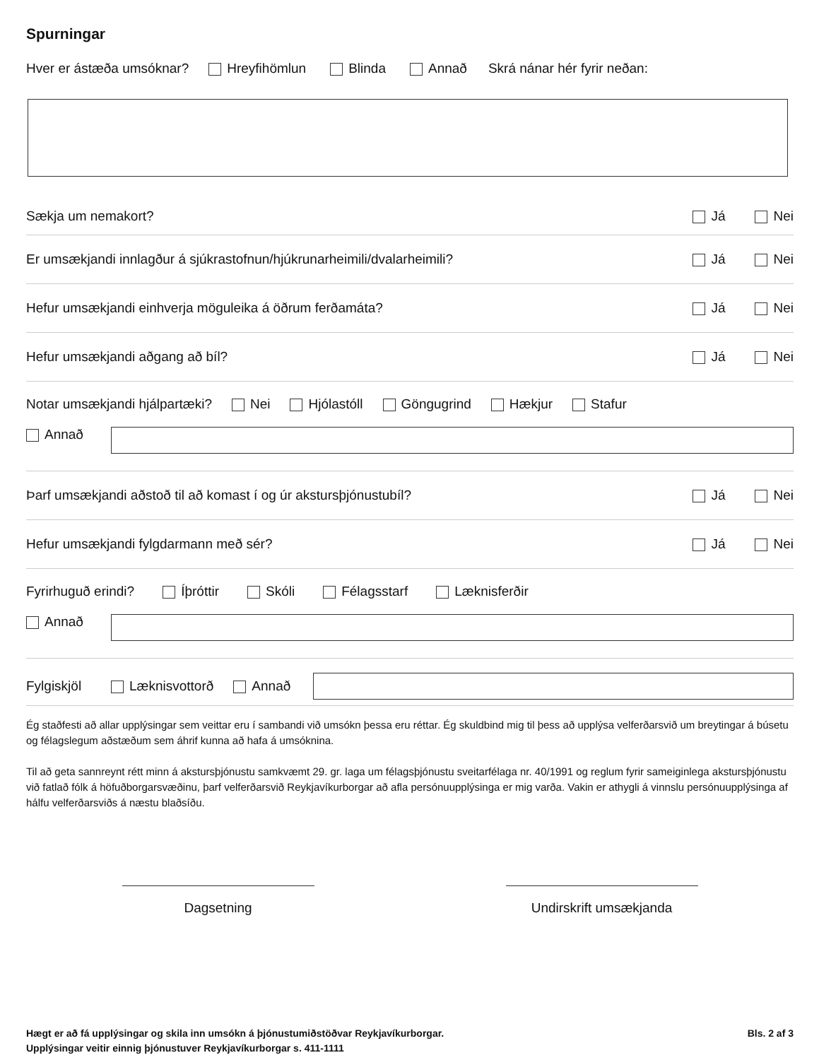Spurningar
Hver er ástæða umsóknar? Hreyfihömlun Blinda Annað Skrá nánar hér fyrir neðan:
Sækja um nemakort? Já Nei
Er umsækjandi innlagður á sjúkrastofnun/hjúkrunarheimili/dvalarheimili? Já Nei
Hefur umsækjandi einhverja möguleika á öðrum ferðamáta? Já Nei
Hefur umsækjandi aðgang að bíl? Já Nei
Notar umsækjandi hjálpartæki? Nei Hjólastóll Göngugrind Hækjur Stafur
Annað
Þarf umsækjandi aðstoð til að komast í og úr akstursþjónustubíl? Já Nei
Hefur umsækjandi fylgdarmann með sér? Já Nei
Fyrirhuguð erindi? Íþróttir Skóli Félagsstarf Læknisferðir
Annað
Fylgiskjöl Læknisvottorð Annað
Ég staðfesti að allar upplýsingar sem veittar eru í sambandi við umsókn þessa eru réttar. Ég skuldbind mig til þess að upplýsa velferðarsvið um breytingar á búsetu og félagslegum aðstæðum sem áhrif kunna að hafa á umsóknina.
Til að geta sannreynt rétt minn á akstursþjónustu samkvæmt 29. gr. laga um félagsþjónustu sveitarfélaga nr. 40/1991 og reglum fyrir sameiginlega akstursþjónustu við fatlað fólk á höfuðborgarsvæðinu, þarf velferðarsvið Reykjavíkurborgar að afla persónuupplýsinga er mig varða. Vakin er athygli á vinnslu persónuupplýsinga af hálfu velferðarsviðs á næstu blaðsíðu.
Dagsetning Undirskrift umsækjanda
Hægt er að fá upplýsingar og skila inn umsókn á þjónustumiðstöðvar Reykjavíkurborgar.
Upplýsingar veitir einnig þjónustuver Reykjavíkurborgar s. 411-1111
Bls. 2 af 3